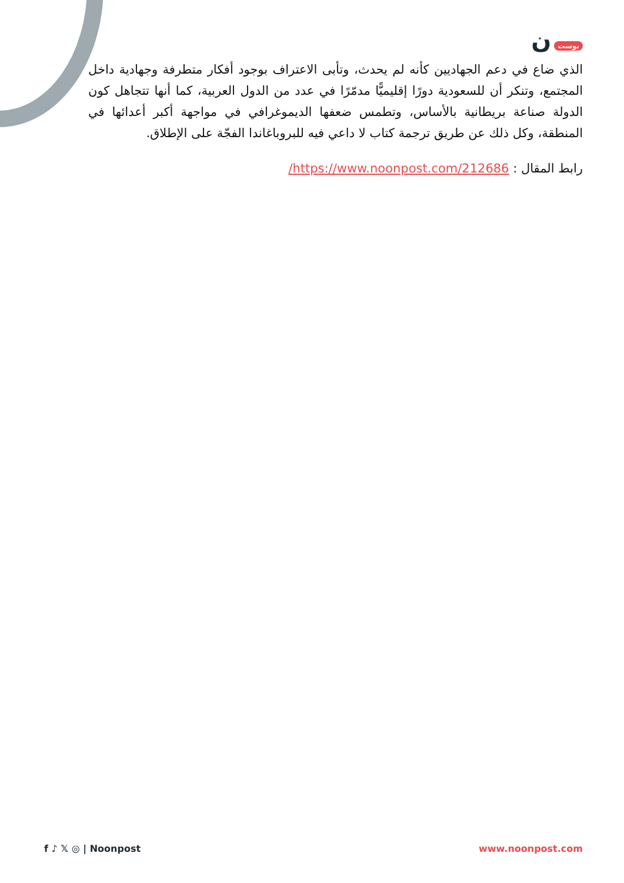بوست ن
الذي ضاع في دعم الجهاديين كأنه لم يحدث، وتأبى الاعتراف بوجود أفكار متطرفة وجهادية داخل المجتمع، وتنكر أن للسعودية دورًا إقليميًّا مدمّرًا في عدد من الدول العربية، كما أنها تتجاهل كون الدولة صناعة بريطانية بالأساس، وتطمس ضعفها الديموغرافي في مواجهة أكبر أعدائها في المنطقة، وكل ذلك عن طريق ترجمة كتاب لا داعي فيه للبروباغاندا الفجّة على الإطلاق.
رابط المقال : https://www.noonpost.com/212686/
f ♪ 𝕏 ◎ | Noonpost www.noonpost.com